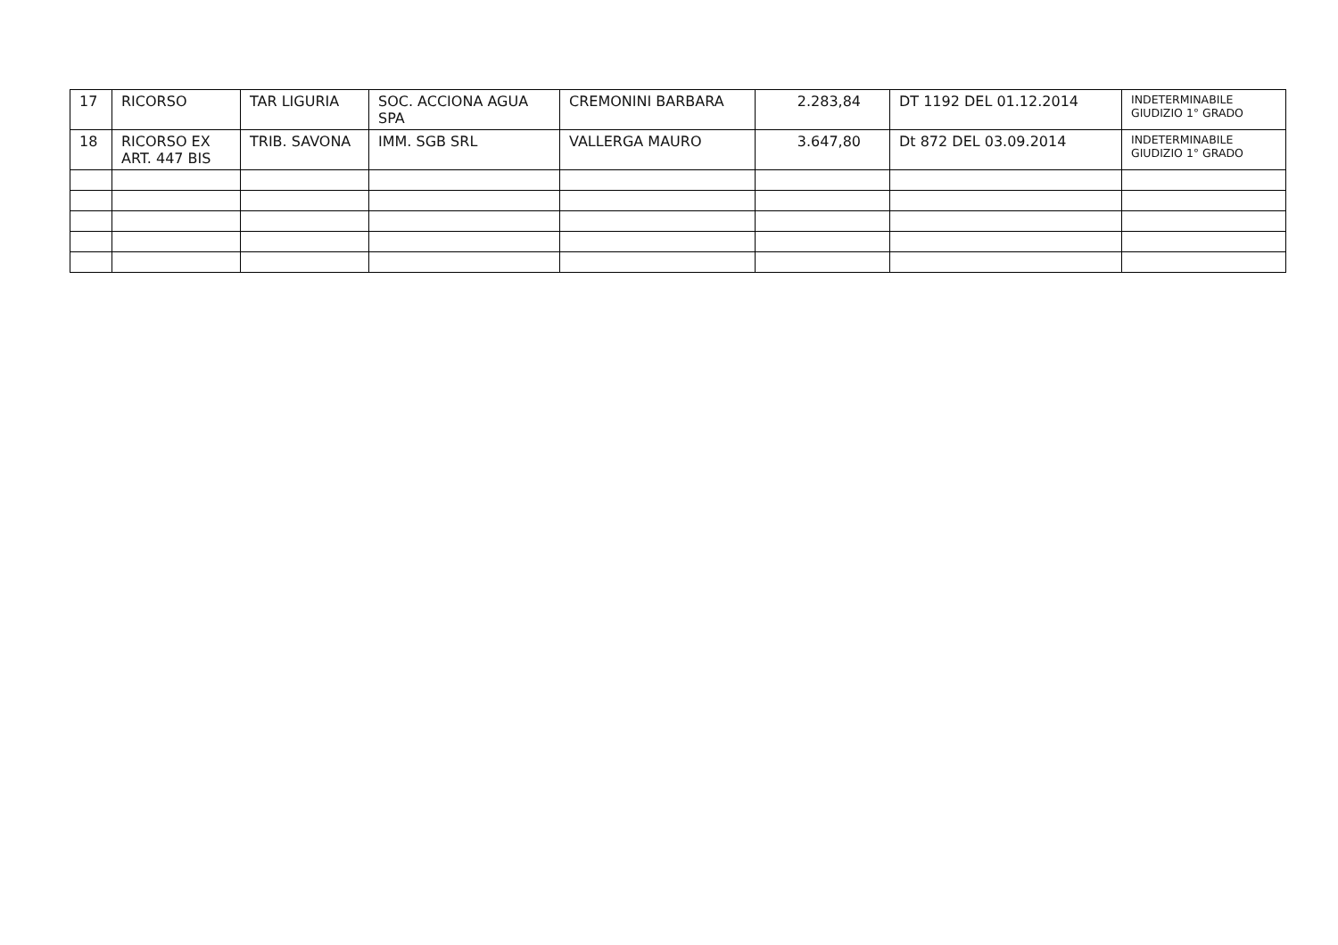| 17 | RICORSO | TAR LIGURIA | SOC. ACCIONA AGUA SPA | CREMONINI BARBARA | 2.283,84 | DT 1192 DEL 01.12.2014 | INDETERMINABILE GIUDIZIO 1° GRADO |
| 18 | RICORSO EX ART. 447 BIS | TRIB. SAVONA | IMM. SGB SRL | VALLERGA MAURO | 3.647,80 | Dt 872 DEL 03.09.2014 | INDETERMINABILE GIUDIZIO 1° GRADO |